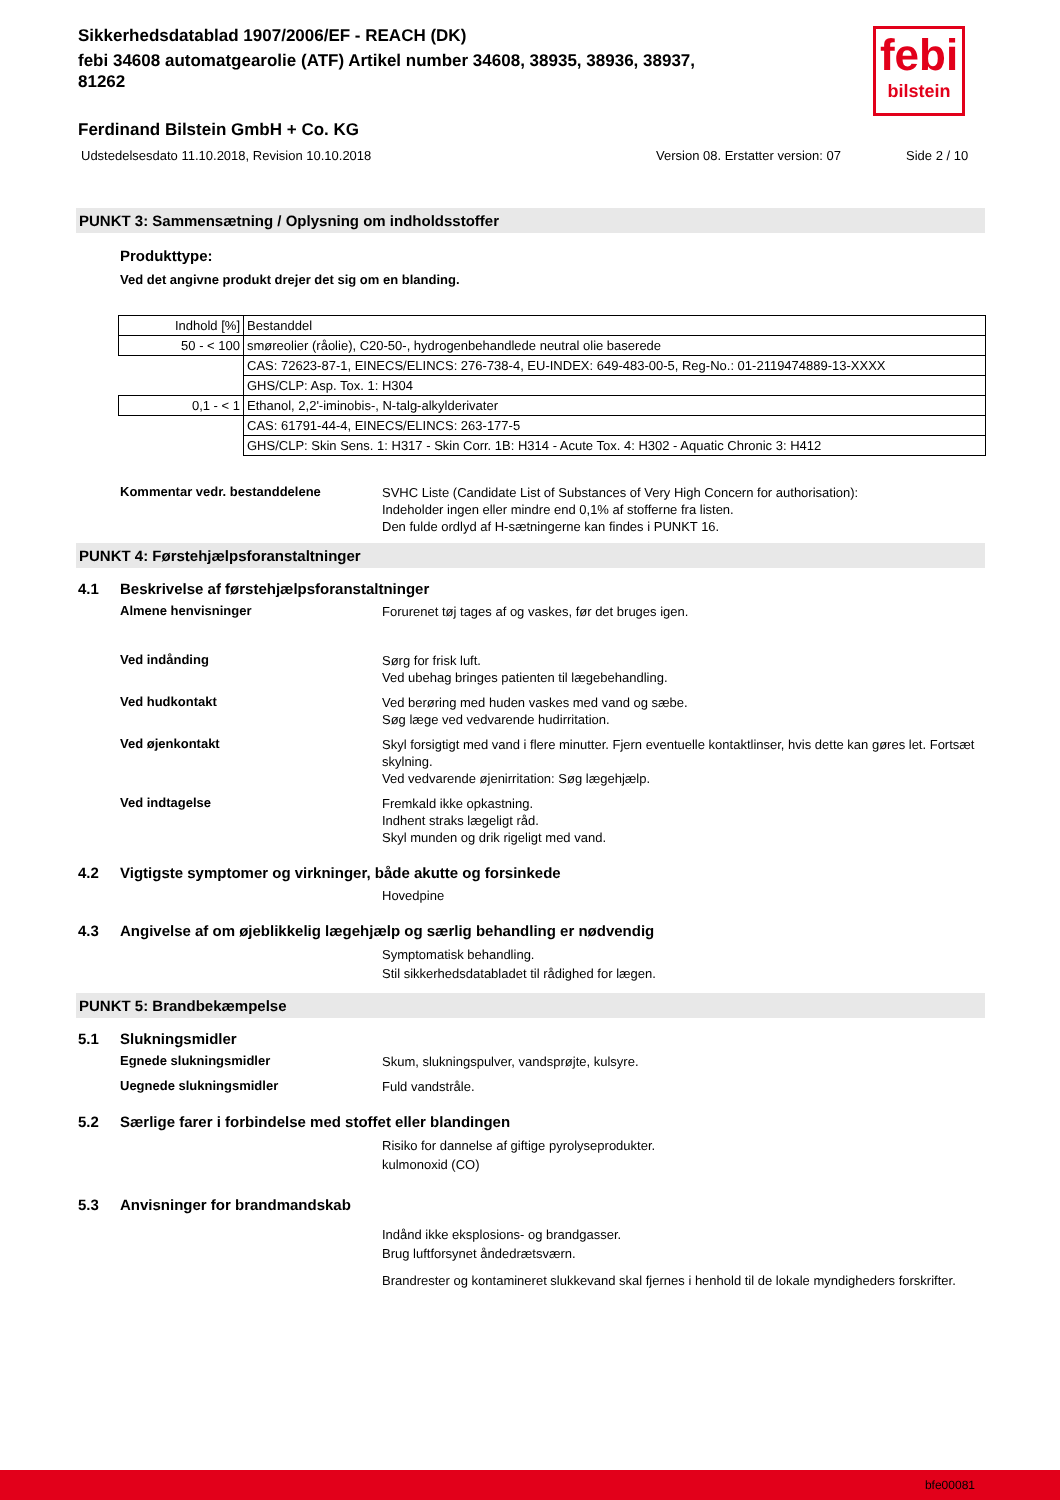febi
bilstein
Sikkerhedsdatablad 1907/2006/EF - REACH (DK)
febi 34608 automatgearolie (ATF) Artikel number 34608, 38935, 38936, 38937,
81262
Ferdinand Bilstein GmbH + Co. KG
Udstedelsesdato 11.10.2018, Revision 10.10.2018 Version 08. Erstatter version: 07 Side 2 / 10
PUNKT 3: Sammensætning / Oplysning om indholdsstoffer
Produkttype:
Ved det angivne produkt drejer det sig om en blanding.
| Indhold [%] | Bestanddel |
| 50 - < 100 | smøreolier (råolie), C20-50-, hydrogenbehandlede neutral olie baserede |
| | CAS: 72623-87-1, EINECS/ELINCS: 276-738-4, EU-INDEX: 649-483-00-5, Reg-No.: 01-2119474889-13-XXXX |
| | GHS/CLP: Asp. Tox. 1: H304 |
| 0,1 - < 1 | Ethanol, 2,2'-iminobis-, N-talg-alkylderivater |
| | CAS: 61791-44-4, EINECS/ELINCS: 263-177-5 |
| | GHS/CLP: Skin Sens. 1: H317 - Skin Corr. 1B: H314 - Acute Tox. 4: H302 - Aquatic Chronic 3: H412 |
Kommentar vedr. bestanddelene
SVHC Liste (Candidate List of Substances of Very High Concern for authorisation):
Indeholder ingen eller mindre end 0,1% af stofferne fra listen.
Den fulde ordlyd af H-sætningerne kan findes i PUNKT 16.
PUNKT 4: Førstehjælpsforanstaltninger
4.1 Beskrivelse af førstehjælpsforanstaltninger
Almene henvisninger
Forurenet tøj tages af og vaskes, før det bruges igen.
Ved indånding
Sørg for frisk luft.
Ved ubehag bringes patienten til lægebehandling.
Ved hudkontakt
Ved berøring med huden vaskes med vand og sæbe.
Søg læge ved vedvarende hudirritation.
Ved øjenkontakt
Skyl forsigtigt med vand i flere minutter. Fjern eventuelle kontaktlinser, hvis dette kan gøres let. Fortsæt skylning.
Ved vedvarende øjenirritation: Søg lægehjælp.
Ved indtagelse
Fremkald ikke opkastning.
Indhent straks lægeligt råd.
Skyl munden og drik rigeligt med vand.
4.2 Vigtigste symptomer og virkninger, både akutte og forsinkede
Hovedpine
4.3 Angivelse af om øjeblikkelig lægehjælp og særlig behandling er nødvendig
Symptomatisk behandling.
Stil sikkerhedsdatabladet til rådighed for lægen.
PUNKT 5: Brandbekæmpelse
5.1 Slukningsmidler
Egnede slukningsmidler
Skum, slukningspulver, vandsprøjte, kulsyre.
Uegnede slukningsmidler
Fuld vandstråle.
5.2 Særlige farer i forbindelse med stoffet eller blandingen
Risiko for dannelse af giftige pyrolyseprodukter.
kulmonoxid (CO)
5.3 Anvisninger for brandmandskab
Indånd ikke eksplosions- og brandgasser.
Brug luftforsynet åndedrætsværn.
Brandrester og kontamineret slukkevand skal fjernes i henhold til de lokale myndigheders forskrifter.
bfe00081